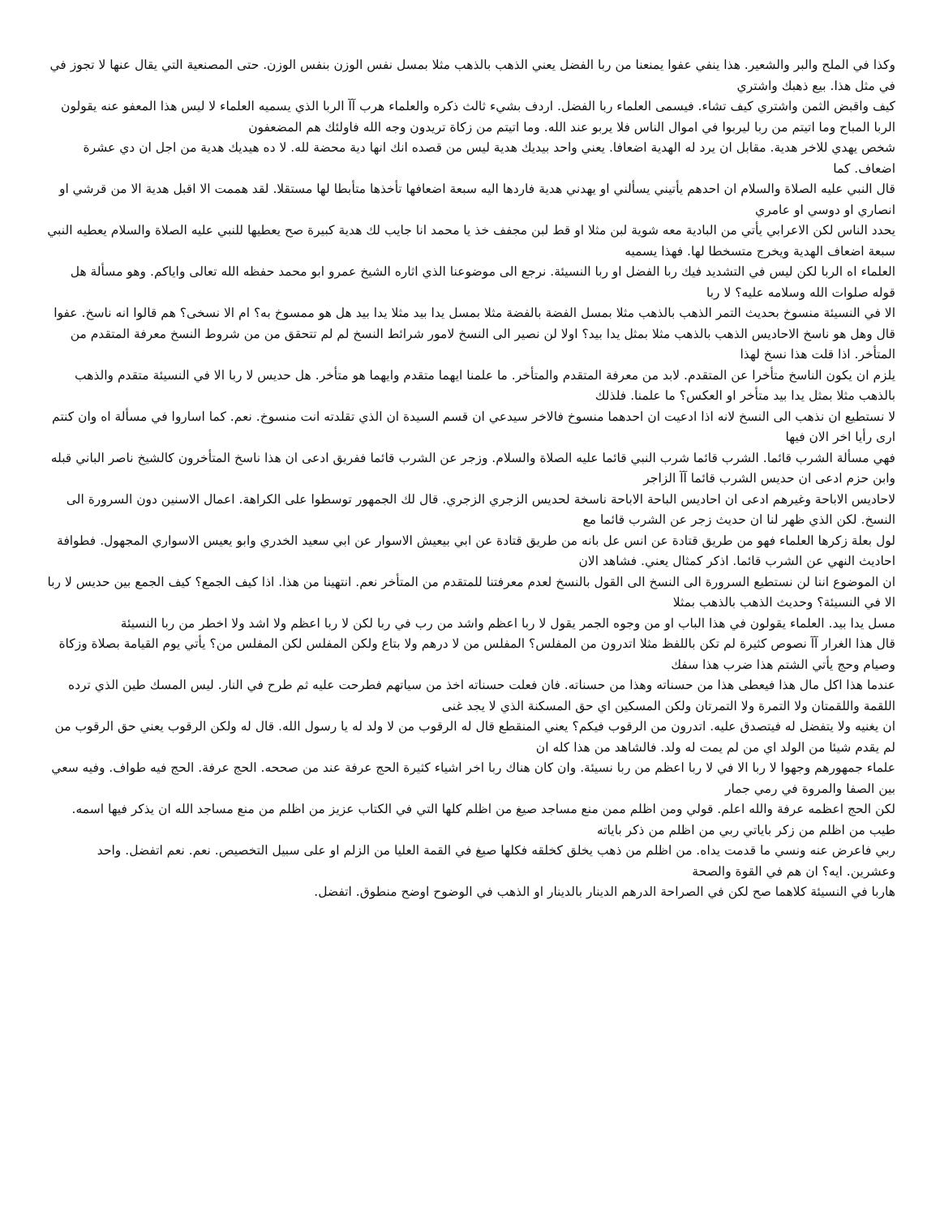وكذا في الملح والبر والشعير. هذا ينفي عفوا يمنعنا من ربا الفضل يعني الذهب بالذهب مثلا بمسل نفس الوزن بنفس الوزن. حتى المصنعية التي يقال عنها لا تجوز في في مثل هذا. بيع ذهبك واشتري
كيف واقبض الثمن واشتري كيف تشاء. فيسمى العلماء ربا الفضل. اردف بشيء ثالث ذكره والعلماء هرب آآ الربا الذي يسميه العلماء لا ليس هذا المعفو عنه يقولون الربا المباح وما اتيتم من ربا ليربوا في اموال الناس فلا يربو عند الله. وما اتيتم من زكاة تريدون وجه الله فاولئك هم المضعفون
شخص يهدي للاخر هدية. مقابل ان يرد له الهدية اضعافا. يعني واحد بيديك هدية ليس من قصده انك انها دية محضة لله. لا ده هيديك هدية من اجل ان دي عشرة اضعاف. كما
قال النبي عليه الصلاة والسلام ان احدهم يأتيني يسألني او يهدني هدية فاردها اليه سبعة اضعافها تأخذها متأبطا لها مستقلا. لقد هممت الا اقبل هدية الا من قرشي او انصاري او دوسي او عامري
يحدد الناس لكن الاعرابي يأتي من البادية معه شوية لبن مثلا او قط لبن مجفف خذ يا محمد انا جايب لك هدية كبيرة صح يعطيها للنبي عليه الصلاة والسلام يعطيه النبي سبعة اضعاف الهدية ويخرج متسخطا لها. فهذا يسميه
العلماء اه الربا لكن ليس في التشديد فيك ربا الفضل او ربا النسيئة. نرجع الى موضوعنا الذي اثاره الشيخ عمرو ابو محمد حفظه الله تعالى واياكم. وهو مسألة هل قوله صلوات الله وسلامه عليه؟ لا ربا
الا في النسيئة منسوخ بحديث التمر الذهب بالذهب مثلا بمسل الفضة بالفضة مثلا بمسل يدا بيد مثلا يدا بيد هل هو ممسوخ به؟ ام الا نسخى؟ هم قالوا انه ناسخ. عفوا
قال وهل هو ناسخ الاحاديس الذهب بالذهب مثلا بمثل يدا بيد؟ اولا لن نصير الى النسخ لامور شرائط النسخ لم لم تتحقق من من شروط النسخ معرفة المتقدم من المتأخر. اذا قلت هذا نسخ لهذا
يلزم ان يكون الناسخ متأخرا عن المتقدم. لابد من معرفة المتقدم والمتأخر. ما علمنا ايهما متقدم وايهما هو متأخر. هل حديس لا ربا الا في النسيئة متقدم والذهب بالذهب مثلا بمثل يدا بيد متأخر او العكس؟ ما علمنا. فلذلك
لا نستطيع ان نذهب الى النسخ لانه اذا ادعيت ان احدهما منسوخ فالاخر سيدعي ان قسم السيدة ان الذي تقلدته انت منسوخ. نعم. كما اساروا في مسألة اه وان كنتم ارى رأيا اخر الان فيها
فهي مسألة الشرب قائما. الشرب قائما شرب النبي قائما عليه الصلاة والسلام. وزجر عن الشرب قائما ففريق ادعى ان هذا ناسخ المتأخرون كالشيخ ناصر الباني قبله وابن حزم ادعى ان حديس الشرب قائما آآ الزاجر
لاحاديس الاباحة وغيرهم ادعى ان احاديس الباحة الاباحة ناسخة لحديس الزجري الزجري. قال لك الجمهور توسطوا على الكراهة. اعمال الاسنين دون السرورة الى النسخ. لكن الذي ظهر لنا ان حديث زجر عن الشرب قائما مع
لول بعلة زكرها العلماء فهو من طريق قتادة عن انس عل بانه من طريق قتادة عن ابي بيعيش الاسوار عن ابي سعيد الخدري وابو يعيس الاسواري المجهول. فطوافة احاديث النهي عن الشرب قائما. اذكر كمثال يعني. فشاهد الان
ان الموضوع اننا لن نستطيع السرورة الى النسخ الى القول بالنسخ لعدم معرفتنا للمتقدم من المتأخر نعم. انتهينا من هذا. اذا كيف الجمع؟ كيف الجمع بين حديس لا ربا الا في النسيئة؟ وحديث الذهب بالذهب بمثلا
مسل يدا بيد. العلماء يقولون في هذا الباب او من وجوه الجمر يقول لا ربا اعظم واشد من رب في ربا لكن لا ربا اعظم ولا اشد ولا اخطر من ربا النسيئة
قال هذا الغرار آآ نصوص كثيرة لم تكن باللفظ مثلا اتدرون من المفلس؟ المفلس من لا درهم ولا بتاع ولكن المفلس لكن المفلس من؟ يأتي يوم القيامة بصلاة وزكاة وصيام وحج يأتي الشتم هذا ضرب هذا سفك
عندما هذا اكل مال هذا فيعطى هذا من حسناته وهذا من حسناته. فان فعلت حسناته اخذ من سياتهم فطرحت عليه ثم طرح في النار. ليس المسك طين الذي ترده اللقمة واللقمتان ولا التمرة ولا التمرتان ولكن المسكين اي حق المسكنة الذي لا يجد غنى
ان يغنيه ولا يتفضل له فيتصدق عليه. اتدرون من الرقوب فيكم؟ يعني المنقطع قال له الرقوب من لا ولد له يا رسول الله. قال له ولكن الرقوب يعني حق الرقوب من لم يقدم شيئا من الولد اي من لم يمت له ولد. فالشاهد من هذا كله ان
علماء جمهورهم وجهوا لا ربا الا في لا ربا اعظم من ربا نسيئة. وان كان هناك ربا اخر اشياء كثيرة الحج عرفة عند من صححه. الحج عرفة. الحج فيه طواف. وفيه سعي بين الصفا والمروة في رمي جمار
لكن الحج اعظمه عرفة والله اعلم. قولي ومن اظلم ممن منع مساجد صيغ من اظلم كلها التي في الكتاب عزيز من اظلم من منع مساجد الله ان يذكر فيها اسمه. طيب من اظلم من زكر باياتي ربي من اظلم من ذكر باياته
ربي فاعرض عنه ونسي ما قدمت يداه. من اظلم من ذهب يخلق كخلقه فكلها صيغ في القمة العليا من الزلم او على سبيل التخصيص. نعم. نعم اتفضل. واحد وعشرين. ايه؟ ان هم في القوة والصحة
هاربا في النسيئة كلاهما صح لكن في الصراحة الدرهم الدينار بالدينار او الذهب في الوضوح اوضح منطوق. اتفضل.